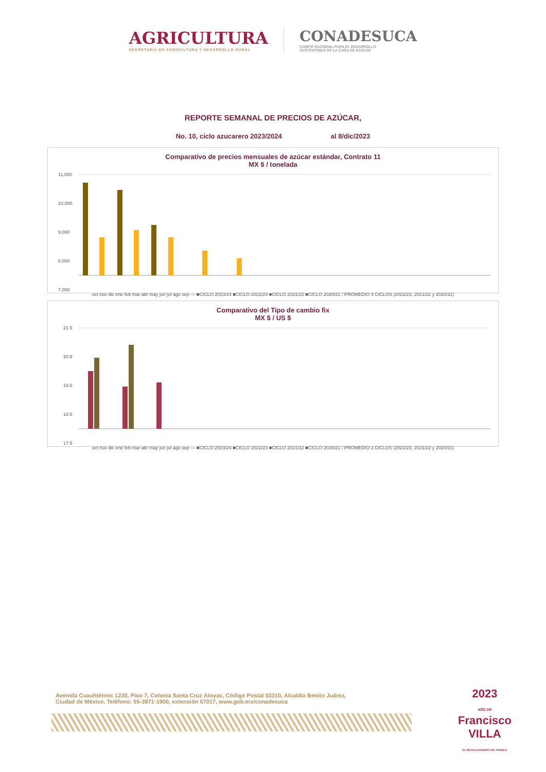AGRICULTURA
SECRETARÍA DE AGRICULTURA Y DESARROLLO RURAL
CONADESUCA
COMITÉ NACIONAL PARA EL DESARROLLO
SUSTENTABLE DE LA CAÑA DE AZÚCAR
REPORTE SEMANAL DE PRECIOS DE AZÚCAR,
No. 10, ciclo azucarero 2023/2024 al 8/dic/2023
Comparativo de precios mensuales de azúcar estándar, Contrato 11
MX $ / tonelada
11,000
10,000
9,000
8,000
7,000
oct nov dic ene feb mar abr may jun jul ago sep — ■CICLO 2023/24 ■CICLO 2022/23 ■CICLO 2021/22 ■CICLO 2020/21 □PROMEDIO 3 CICLOS (2022/23, 2021/22 y 2020/21)
Comparativo del Tipo de cambio fix
MX $ / US $
21.5
20.5
19.5
18.5
17.5
oct nov dic ene feb mar abr may jun jul ago sep — ■CICLO 2023/24 ■CICLO 2022/23 ■CICLO 2021/22 ■CICLO 2020/21 □PROMEDIO 3 CICLOS (2022/23, 2021/22 y 2020/21)
Avenida Cuauhtémoc 1230, Piso 7, Colonia Santa Cruz Atoyac, Código Postal 03310, Alcaldía Benito Juárez,
Ciudad de México. Teléfono: 55-3871-1900, extensión 57017, www.gob.mx/conadesuca
2023
AÑO DE
Francisco
VILLA
EL REVOLUCIONARIO DEL PUEBLO